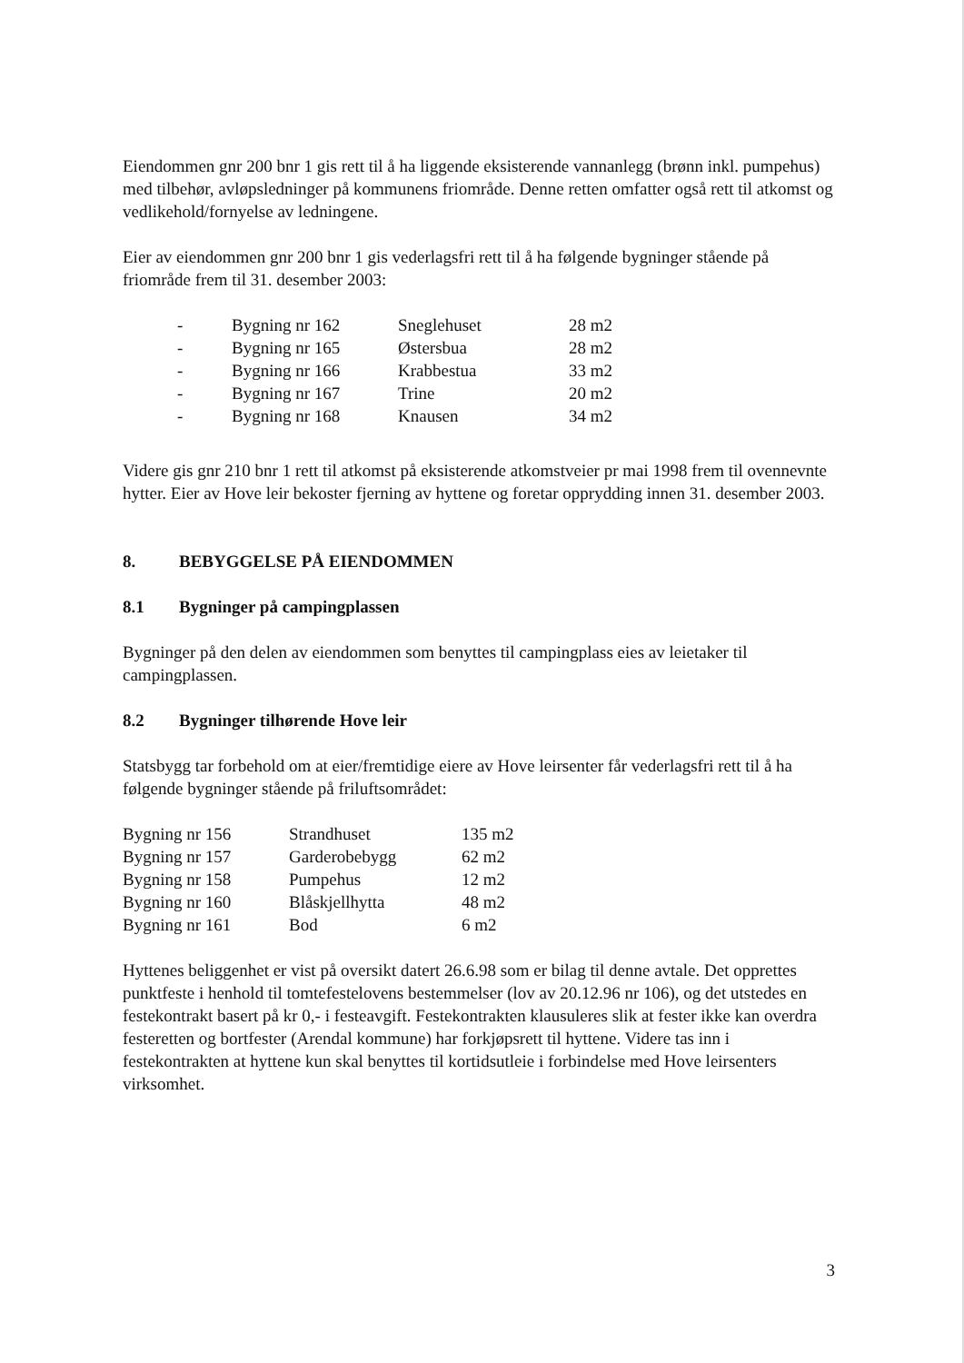Eiendommen gnr 200 bnr 1 gis rett til å ha liggende eksisterende vannanlegg (brønn inkl. pumpehus) med tilbehør, avløpsledninger på kommunens friområde. Denne retten omfatter også rett til atkomst og vedlikehold/fornyelse av ledningene.
Eier av eiendommen gnr 200 bnr 1 gis vederlagsfri rett til å ha følgende bygninger stående på friområde frem til 31. desember 2003:
| - | Bygning nr 162 | Sneglehuset | 28 m2 |
| - | Bygning nr 165 | Østersbua | 28 m2 |
| - | Bygning nr 166 | Krabbestua | 33 m2 |
| - | Bygning nr 167 | Trine | 20 m2 |
| - | Bygning nr 168 | Knausen | 34 m2 |
Videre gis gnr 210 bnr 1 rett til atkomst på eksisterende atkomstveier pr mai 1998 frem til ovennevnte hytter. Eier av Hove leir bekoster fjerning av hyttene og foretar opprydding innen 31. desember 2003.
8. BEBYGGELSE PÅ EIENDOMMEN
8.1 Bygninger på campingplassen
Bygninger på den delen av eiendommen som benyttes til campingplass eies av leietaker til campingplassen.
8.2 Bygninger tilhørende Hove leir
Statsbygg tar forbehold om at eier/fremtidige eiere av Hove leirsenter får vederlagsfri rett til å ha følgende bygninger stående på friluftsområdet:
| Bygning nr 156 | Strandhuset | 135 m2 |
| Bygning nr 157 | Garderobebygg | 62 m2 |
| Bygning nr 158 | Pumpehus | 12 m2 |
| Bygning nr 160 | Blåskjellhytta | 48 m2 |
| Bygning nr 161 | Bod | 6 m2 |
Hyttenes beliggenhet er vist på oversikt datert 26.6.98 som er bilag til denne avtale. Det opprettes punktfeste i henhold til tomtefestelovens bestemmelser (lov av 20.12.96 nr 106), og det utstedes en festekontrakt basert på kr 0,- i festeavgift. Festekontrakten klausuleres slik at fester ikke kan overdra festeretten og bortfester (Arendal kommune) har forkjøpsrett til hyttene. Videre tas inn i festekontrakten at hyttene kun skal benyttes til kortidsutleie i forbindelse med Hove leirsenters virksomhet.
3